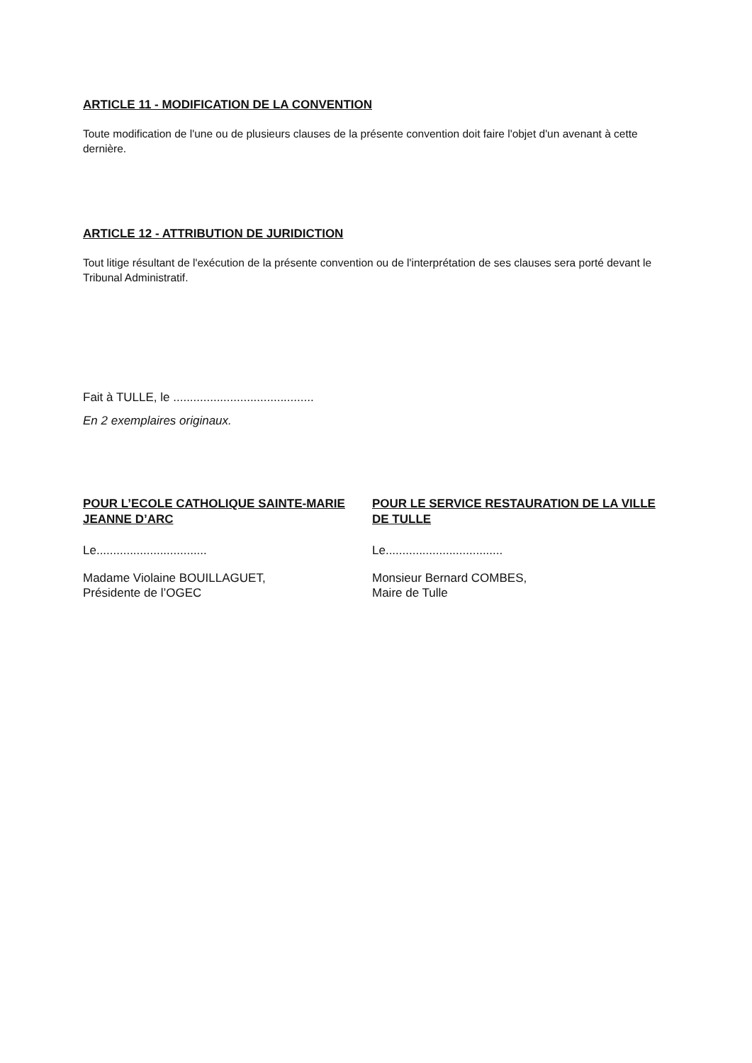ARTICLE 11 - MODIFICATION DE LA CONVENTION
Toute modification de l'une ou de plusieurs clauses de la présente convention doit faire l'objet d'un avenant à cette dernière.
ARTICLE 12 - ATTRIBUTION DE JURIDICTION
Tout litige résultant de l'exécution de la présente convention ou de l'interprétation de ses clauses sera porté devant le Tribunal Administratif.
Fait à TULLE, le ..........................................
En 2 exemplaires originaux.
POUR L’ECOLE CATHOLIQUE SAINTE-MARIE JEANNE D’ARC
Le.................................
Madame Violaine BOUILLAGUET,
Présidente de l’OGEC
POUR LE SERVICE RESTAURATION DE LA VILLE DE TULLE
Le...................................
Monsieur Bernard COMBES,
Maire de Tulle